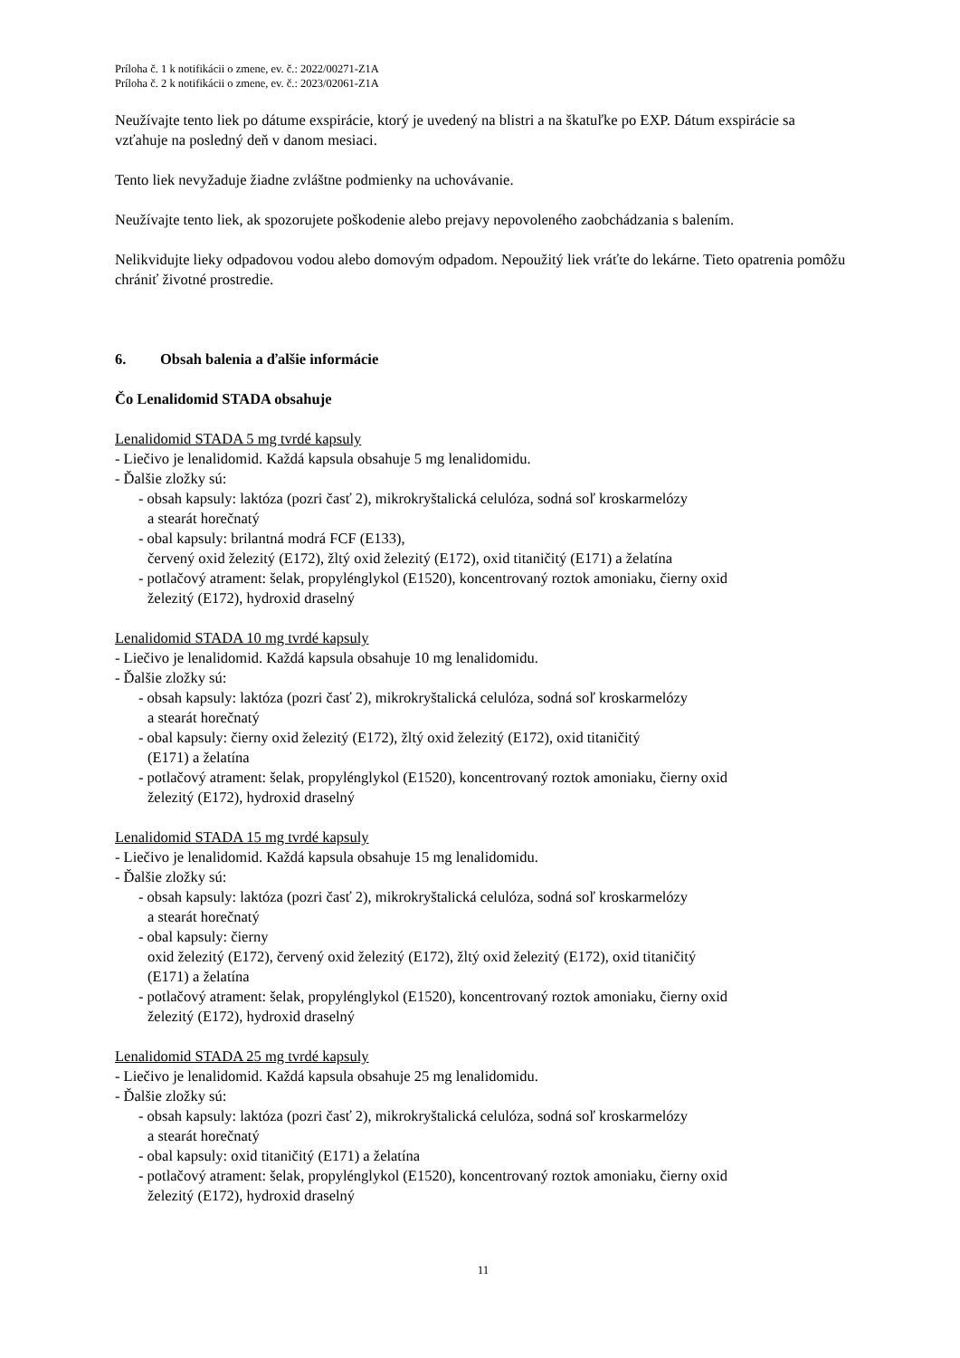Príloha č. 1 k notifikácii o zmene, ev. č.: 2022/00271-Z1A
Príloha č. 2 k notifikácii o zmene, ev. č.: 2023/02061-Z1A
Neužívajte tento liek po dátume exspirácie, ktorý je uvedený na blistri a na škatuľke po EXP. Dátum exspirácie sa vzťahuje na posledný deň v danom mesiaci.
Tento liek nevyžaduje žiadne zvláštne podmienky na uchovávanie.
Neužívajte tento liek, ak spozorujete poškodenie alebo prejavy nepovoleného zaobchádzania s balením.
Nelikvidujte lieky odpadovou vodou alebo domovým odpadom. Nepoužitý liek vráťte do lekárne. Tieto opatrenia pomôžu chrániť životné prostredie.
6. Obsah balenia a ďalšie informácie
Čo Lenalidomid STADA obsahuje
Lenalidomid STADA 5 mg tvrdé kapsuly
- Liečivo je lenalidomid. Každá kapsula obsahuje 5 mg lenalidomidu.
- Ďalšie zložky sú:
- obsah kapsuly: laktóza (pozri časť 2), mikrokryštalická celulóza, sodná soľ kroskarmelózy
a stearát horečnatý
- obal kapsuly: brilantná modrá FCF (E133),
červený oxid železitý (E172), žltý oxid železitý (E172), oxid titaničitý (E171) a želatína
- potlačový atrament: šelak, propylénglykol (E1520), koncentrovaný roztok amoniaku, čierny oxid
železitý (E172), hydroxid draselný
Lenalidomid STADA 10 mg tvrdé kapsuly
- Liečivo je lenalidomid. Každá kapsula obsahuje 10 mg lenalidomidu.
- Ďalšie zložky sú:
- obsah kapsuly: laktóza (pozri časť 2), mikrokryštalická celulóza, sodná soľ kroskarmelózy
a stearát horečnatý
- obal kapsuly: čierny oxid železitý (E172), žltý oxid železitý (E172), oxid titaničitý
(E171) a želatína
- potlačový atrament: šelak, propylénglykol (E1520), koncentrovaný roztok amoniaku, čierny oxid
železitý (E172), hydroxid draselný
Lenalidomid STADA 15 mg tvrdé kapsuly
- Liečivo je lenalidomid. Každá kapsula obsahuje 15 mg lenalidomidu.
- Ďalšie zložky sú:
- obsah kapsuly: laktóza (pozri časť 2), mikrokryštalická celulóza, sodná soľ kroskarmelózy
a stearát horečnatý
- obal kapsuly: čierny
oxid železitý (E172), červený oxid železitý (E172), žltý oxid železitý (E172), oxid titaničitý
(E171) a želatína
- potlačový atrament: šelak, propylénglykol (E1520), koncentrovaný roztok amoniaku, čierny oxid
železitý (E172), hydroxid draselný
Lenalidomid STADA 25 mg tvrdé kapsuly
- Liečivo je lenalidomid. Každá kapsula obsahuje 25 mg lenalidomidu.
- Ďalšie zložky sú:
- obsah kapsuly: laktóza (pozri časť 2), mikrokryštalická celulóza, sodná soľ kroskarmelózy
a stearát horečnatý
- obal kapsuly: oxid titaničitý (E171) a želatína
- potlačový atrament: šelak, propylénglykol (E1520), koncentrovaný roztok amoniaku, čierny oxid
železitý (E172), hydroxid draselný
11